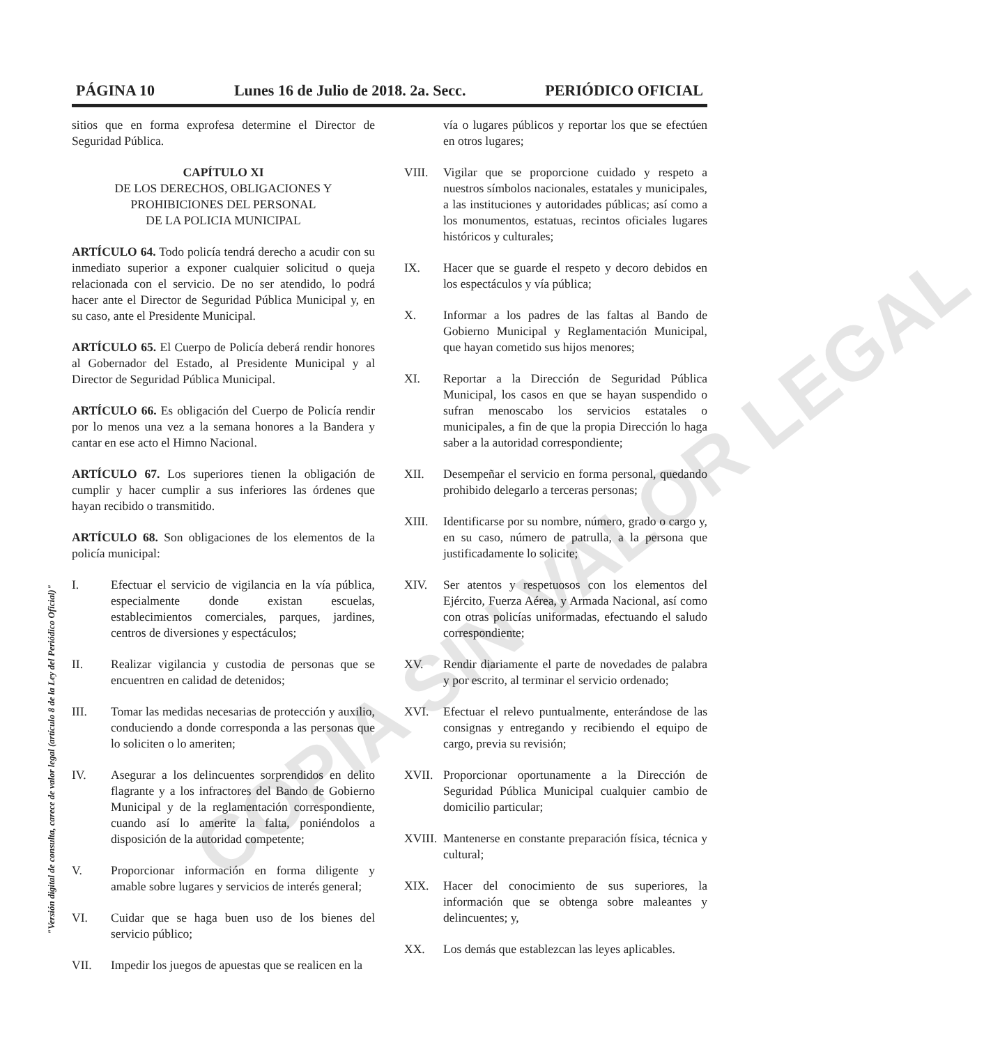PÁGINA 10 Lunes 16 de Julio de 2018. 2a. Secc. PERIÓDICO OFICIAL
"Versión digital de consulta, carece de valor legal (artículo 8 de la Ley del Periódico Oficial)"
sitios que en forma exprofesa determine el Director de Seguridad Pública.
CAPÍTULO XI
DE LOS DERECHOS, OBLIGACIONES Y
PROHIBICIONES DEL PERSONAL
DE LA POLICIA MUNICIPAL
ARTÍCULO 64. Todo policía tendrá derecho a acudir con su inmediato superior a exponer cualquier solicitud o queja relacionada con el servicio. De no ser atendido, lo podrá hacer ante el Director de Seguridad Pública Municipal y, en su caso, ante el Presidente Municipal.
ARTÍCULO 65. El Cuerpo de Policía deberá rendir honores al Gobernador del Estado, al Presidente Municipal y al Director de Seguridad Pública Municipal.
ARTÍCULO 66. Es obligación del Cuerpo de Policía rendir por lo menos una vez a la semana honores a la Bandera y cantar en ese acto el Himno Nacional.
ARTÍCULO 67. Los superiores tienen la obligación de cumplir y hacer cumplir a sus inferiores las órdenes que hayan recibido o transmitido.
ARTÍCULO 68. Son obligaciones de los elementos de la policía municipal:
I. Efectuar el servicio de vigilancia en la vía pública, especialmente donde existan escuelas, establecimientos comerciales, parques, jardines, centros de diversiones y espectáculos;
II. Realizar vigilancia y custodia de personas que se encuentren en calidad de detenidos;
III. Tomar las medidas necesarias de protección y auxilio, conduciendo a donde corresponda a las personas que lo soliciten o lo ameriten;
IV. Asegurar a los delincuentes sorprendidos en delito flagrante y a los infractores del Bando de Gobierno Municipal y de la reglamentación correspondiente, cuando así lo amerite la falta, poniéndolos a disposición de la autoridad competente;
V. Proporcionar información en forma diligente y amable sobre lugares y servicios de interés general;
VI. Cuidar que se haga buen uso de los bienes del servicio público;
VII. Impedir los juegos de apuestas que se realicen en la
vía o lugares públicos y reportar los que se efectúen en otros lugares;
VIII. Vigilar que se proporcione cuidado y respeto a nuestros símbolos nacionales, estatales y municipales, a las instituciones y autoridades públicas; así como a los monumentos, estatuas, recintos oficiales lugares históricos y culturales;
IX. Hacer que se guarde el respeto y decoro debidos en los espectáculos y vía pública;
X. Informar a los padres de las faltas al Bando de Gobierno Municipal y Reglamentación Municipal, que hayan cometido sus hijos menores;
XI. Reportar a la Dirección de Seguridad Pública Municipal, los casos en que se hayan suspendido o sufran menoscabo los servicios estatales o municipales, a fin de que la propia Dirección lo haga saber a la autoridad correspondiente;
XII. Desempeñar el servicio en forma personal, quedando prohibido delegarlo a terceras personas;
XIII. Identificarse por su nombre, número, grado o cargo y, en su caso, número de patrulla, a la persona que justificadamente lo solicite;
XIV. Ser atentos y respetuosos con los elementos del Ejército, Fuerza Aérea, y Armada Nacional, así como con otras policías uniformadas, efectuando el saludo correspondiente;
XV. Rendir diariamente el parte de novedades de palabra y por escrito, al terminar el servicio ordenado;
XVI. Efectuar el relevo puntualmente, enterándose de las consignas y entregando y recibiendo el equipo de cargo, previa su revisión;
XVII. Proporcionar oportunamente a la Dirección de Seguridad Pública Municipal cualquier cambio de domicilio particular;
XVIII. Mantenerse en constante preparación física, técnica y cultural;
XIX. Hacer del conocimiento de sus superiores, la información que se obtenga sobre maleantes y delincuentes; y,
XX. Los demás que establezcan las leyes aplicables.
COPIA SIN VALOR LEGAL